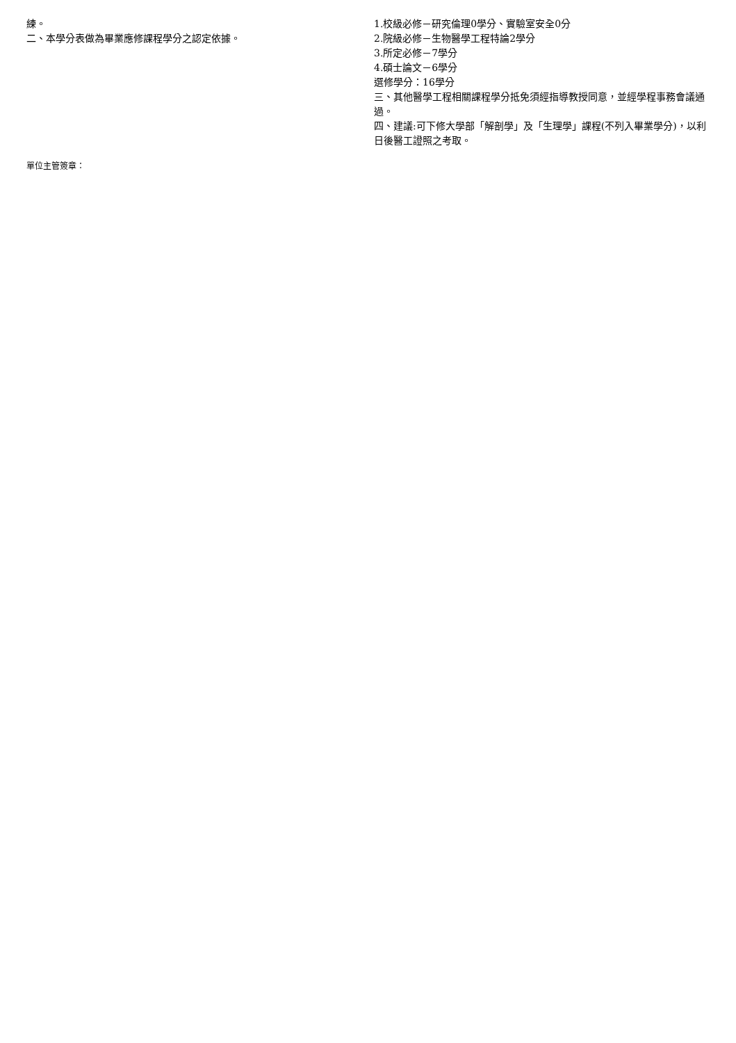練。
二、本學分表做為畢業應修課程學分之認定依據。
1.校級必修－研究倫理0學分、實驗室安全0分
2.院級必修－生物醫學工程特論2學分
3.所定必修－7學分
4.碩士論文－6學分
選修學分：16學分
三、其他醫學工程相關課程學分抵免須經指導教授同意，並經學程事務會議通過。
四、建議:可下修大學部「解剖學」及「生理學」課程(不列入畢業學分)，以利日後醫工證照之考取。
單位主管簽章：